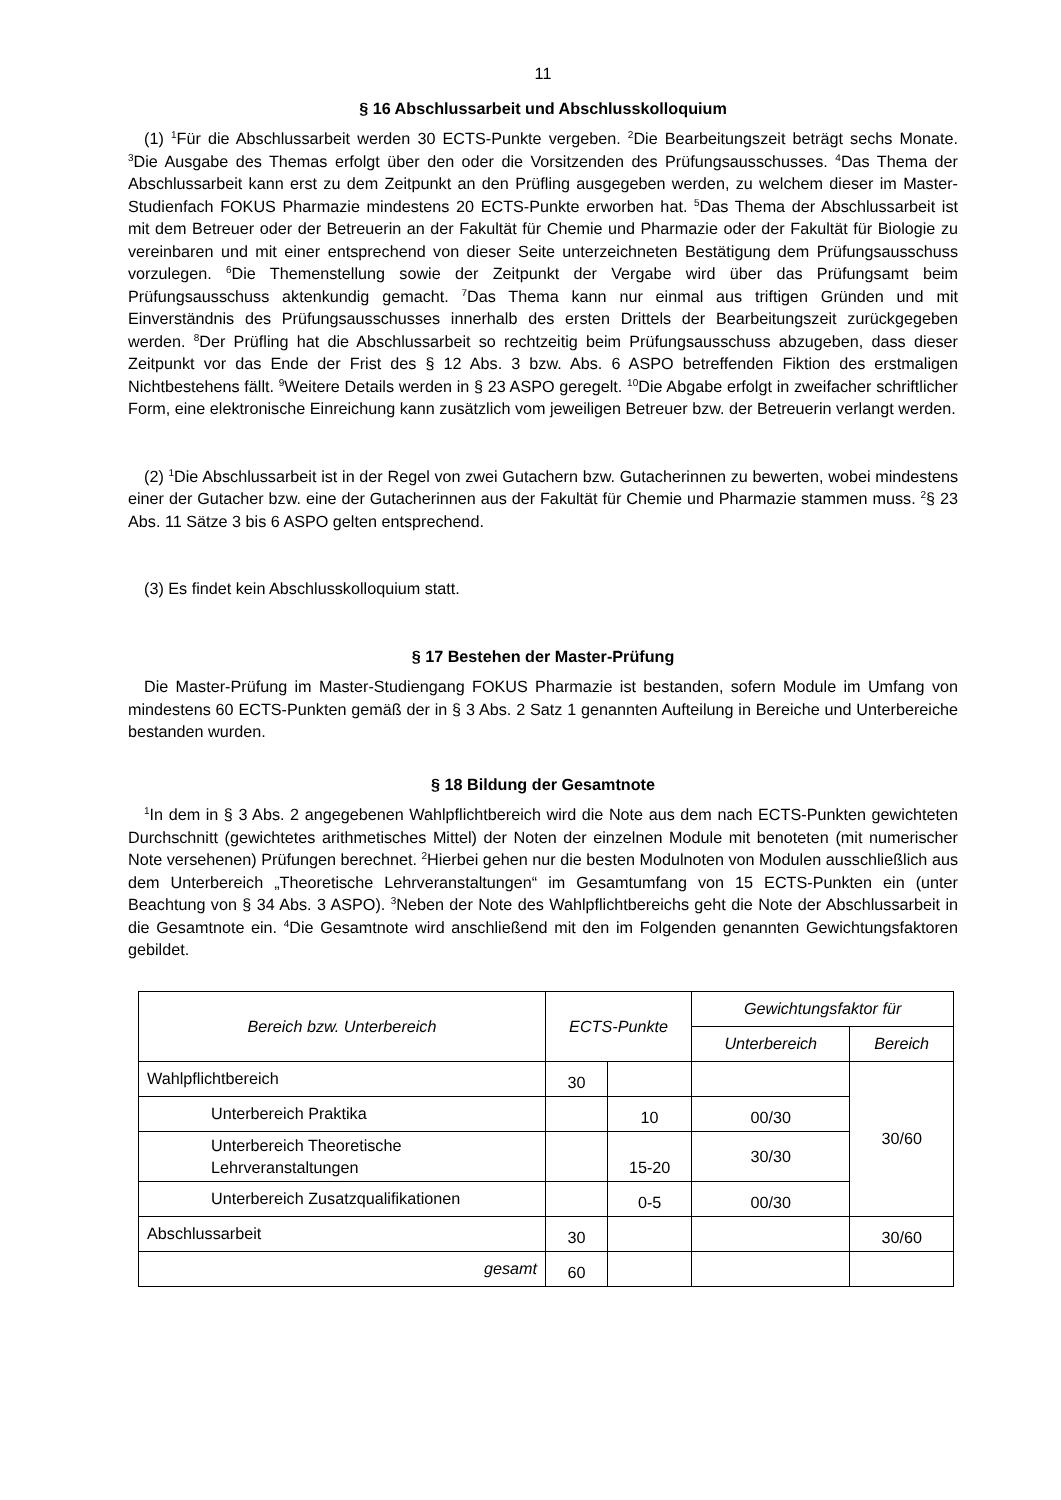11
§ 16 Abschlussarbeit und Abschlusskolloquium
(1) <sup>1</sup>Für die Abschlussarbeit werden 30 ECTS-Punkte vergeben. <sup>2</sup>Die Bearbeitungszeit beträgt sechs Monate. <sup>3</sup>Die Ausgabe des Themas erfolgt über den oder die Vorsitzenden des Prüfungsausschusses. <sup>4</sup>Das Thema der Abschlussarbeit kann erst zu dem Zeitpunkt an den Prüfling ausgegeben werden, zu welchem dieser im Master-Studienfach FOKUS Pharmazie mindestens 20 ECTS-Punkte erworben hat. <sup>5</sup>Das Thema der Abschlussarbeit ist mit dem Betreuer oder der Betreuerin an der Fakultät für Chemie und Pharmazie oder der Fakultät für Biologie zu vereinbaren und mit einer entsprechend von dieser Seite unterzeichneten Bestätigung dem Prüfungsausschuss vorzulegen. <sup>6</sup>Die Themenstellung sowie der Zeitpunkt der Vergabe wird über das Prüfungsamt beim Prüfungsausschuss aktenkundig gemacht. <sup>7</sup>Das Thema kann nur einmal aus triftigen Gründen und mit Einverständnis des Prüfungsausschusses innerhalb des ersten Drittels der Bearbeitungszeit zurückgegeben werden. <sup>8</sup>Der Prüfling hat die Abschlussarbeit so rechtzeitig beim Prüfungsausschuss abzugeben, dass dieser Zeitpunkt vor das Ende der Frist des § 12 Abs. 3 bzw. Abs. 6 ASPO betreffenden Fiktion des erstmaligen Nichtbestehens fällt. <sup>9</sup>Weitere Details werden in § 23 ASPO geregelt. <sup>10</sup>Die Abgabe erfolgt in zweifacher schriftlicher Form, eine elektronische Einreichung kann zusätzlich vom jeweiligen Betreuer bzw. der Betreuerin verlangt werden.
(2) <sup>1</sup>Die Abschlussarbeit ist in der Regel von zwei Gutachern bzw. Gutacherinnen zu bewerten, wobei mindestens einer der Gutacher bzw. eine der Gutacherinnen aus der Fakultät für Chemie und Pharmazie stammen muss. <sup>2</sup>§ 23 Abs. 11 Sätze 3 bis 6 ASPO gelten entsprechend.
(3) Es findet kein Abschlusskolloquium statt.
§ 17 Bestehen der Master-Prüfung
Die Master-Prüfung im Master-Studiengang FOKUS Pharmazie ist bestanden, sofern Module im Umfang von mindestens 60 ECTS-Punkten gemäß der in § 3 Abs. 2 Satz 1 genannten Aufteilung in Bereiche und Unterbereiche bestanden wurden.
§ 18 Bildung der Gesamtnote
<sup>1</sup> In dem in § 3 Abs. 2 angegebenen Wahlpflichtbereich wird die Note aus dem nach ECTS-Punkten gewichteten Durchschnitt (gewichtetes arithmetisches Mittel) der Noten der einzelnen Module mit benoteten (mit numerischer Note versehenen) Prüfungen berechnet. <sup>2</sup>Hierbei gehen nur die besten Modulnoten von Modulen ausschließlich aus dem Unterbereich „Theoretische Lehrveranstaltungen“ im Gesamtumfang von 15 ECTS-Punkten ein (unter Beachtung von § 34 Abs. 3 ASPO). <sup>3</sup>Neben der Note des Wahlpflichtbereichs geht die Note der Abschlussarbeit in die Gesamtnote ein. <sup>4</sup>Die Gesamtnote wird anschließend mit den im Folgenden genannten Gewichtungsfaktoren gebildet.
| Bereich bzw. Unterbereich | ECTS-Punkte | | Gewichtungsfaktor für | |
| --- | --- | --- | --- | --- |
| | | | Unterbereich | Bereich |
| Wahlpflichtbereich | 30 | | | 30/60 |
| Unterbereich Praktika | | 10 | 00/30 | |
| Unterbereich Theoretische Lehrveranstaltungen | | 15-20 | 30/30 | |
| Unterbereich Zusatzqualifikationen | | 0-5 | 00/30 | |
| Abschlussarbeit | 30 | | | 30/60 |
| gesamt | 60 | | | |